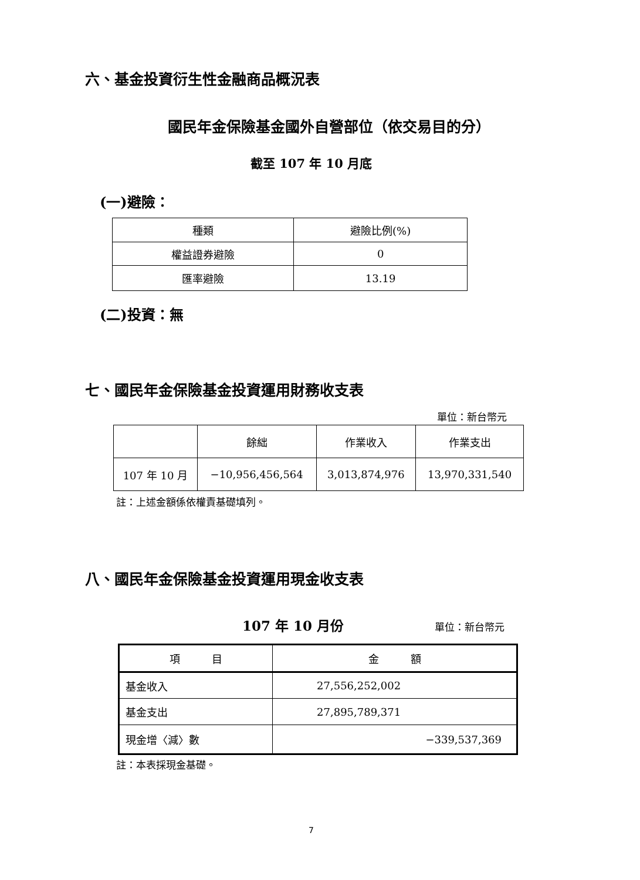六、基金投資衍生性金融商品概況表
國民年金保險基金國外自營部位（依交易目的分）
截至 107 年 10 月底
(一)避險：
| 種類 | 避險比例(%) |
| --- | --- |
| 權益證券避險 | 0 |
| 匯率避險 | 13.19 |
(二)投資：無
七、國民年金保險基金投資運用財務收支表
單位：新台幣元
| | 餘絀 | 作業收入 | 作業支出 |
| --- | --- | --- | --- |
| 107 年 10 月 | −10,956,456,564 | 3,013,874,976 | 13,970,331,540 |
註：上述金額係依權責基礎填列。
八、國民年金保險基金投資運用現金收支表
107 年 10 月份 單位：新台幣元
| 項 目 | 金 額 |
| --- | --- |
| 基金收入 | 27,556,252,002 |
| 基金支出 | 27,895,789,371 |
| 現金增〈減〉數 | −339,537,369 |
註：本表採現金基礎。
7